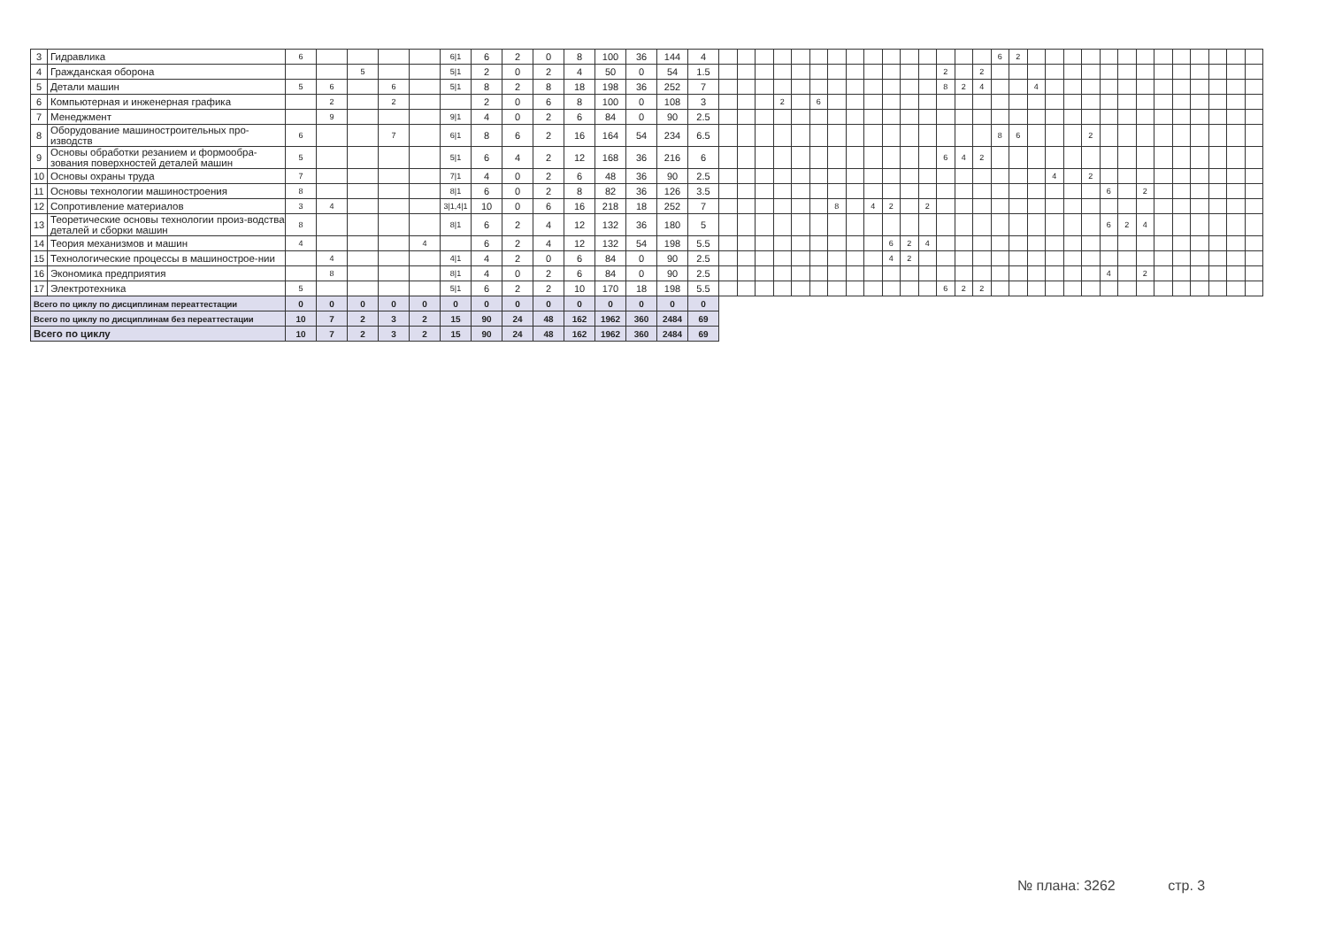| 3 | Гидравлика | 6 | | | | | 6/1 | 6 | 2 | 0 | 8 | 100 | 36 | 144 | 4 | | | | | | | | | | | | | | | | 6 | 2 | | | | | | | | | | | | | |
| 4 | Гражданская оборона | | | 5 | | | 5/1 | 2 | 0 | 2 | 4 | 50 | 0 | 54 | 1.5 | | | | | | | | | | | | | 2 | | 2 | | | | | | | | | | | | | | | |
| 5 | Детали машин | 5 | 6 | | 6 | | 5/1 | 8 | 2 | 8 | 18 | 198 | 36 | 252 | 7 | | | | | | | | | | | | | 8 | 2 | 4 | | | 4 | | | | | | | | | | | | |
| 6 | Компьютерная и инженерная графика | | 2 | | 2 | | | 2 | 0 | 6 | 8 | 100 | 0 | 108 | 3 | | | | 2 | | 6 | | | | | | | | | | | | | | | | | | | | | | | | |
| 7 | Менеджмент | | 9 | | | | 9/1 | 4 | 0 | 2 | 6 | 84 | 0 | 90 | 2.5 | | | | | | | | | | | | | | | | | | | | | | | | | | | | | | |
| 8 | Оборудование машиностроительных про-изводств | 6 | | | 7 | | 6/1 | 8 | 6 | 2 | 16 | 164 | 54 | 234 | 6.5 | | | | | | | | | | | | | | | | 8 | 6 | | | | 2 | | | | | | | | | |
| 9 | Основы обработки резанием и формообра-зования поверхностей деталей машин | 5 | | | | | 5/1 | 6 | 4 | 2 | 12 | 168 | 36 | 216 | 6 | | | | | | | | | | | | | 6 | 4 | 2 | | | | | | | | | | | | | | | |
| 10 | Основы охраны труда | 7 | | | | | 7/1 | 4 | 0 | 2 | 6 | 48 | 36 | 90 | 2.5 | | | | | | | | | | | | | | | | | | | 4 | | 2 | | | | | | | | | |
| 11 | Основы технологии машиностроения | 8 | | | | | 8/1 | 6 | 0 | 2 | 8 | 82 | 36 | 126 | 3.5 | | | | | | | | | | | | | | | | | | | | | | 6 | | 2 | | | | | | |
| 12 | Сопротивление материалов | 3 | 4 | | | | 3/1,4/1 | 10 | 0 | 6 | 16 | 218 | 18 | 252 | 7 | | | | | | | 8 | | 4 | 2 | | 2 | | | | | | | | | | | | | | | | | | |
| 13 | Теоретические основы технологии произ-водства деталей и сборки машин | 8 | | | | | 8/1 | 6 | 2 | 4 | 12 | 132 | 36 | 180 | 5 | | | | | | | | | | | | | | | | | | | | | | 6 | 2 | 4 | | | | | | |
| 14 | Теория механизмов и машин | 4 | | | | 4 | | 6 | 2 | 4 | 12 | 132 | 54 | 198 | 5.5 | | | | | | | | | | 6 | 2 | 4 | | | | | | | | | | | | | | | | | | |
| 15 | Технологические процессы в машинострое-нии | | 4 | | | | 4/1 | 4 | 2 | 0 | 6 | 84 | 0 | 90 | 2.5 | | | | | | | | | | 4 | 2 | | | | | | | | | | | | | | | | | | | |
| 16 | Экономика предприятия | | 8 | | | | 8/1 | 4 | 0 | 2 | 6 | 84 | 0 | 90 | 2.5 | | | | | | | | | | | | | | | | | | | | | | 4 | | 2 | | | | | | |
| 17 | Электротехника | 5 | | | | | 5/1 | 6 | 2 | 2 | 10 | 170 | 18 | 198 | 5.5 | | | | | | | | | | | | | 6 | 2 | 2 | | | | | | | | | | | | | | | |
| Всего по циклу по дисциплинам переаттестации | | 0 | 0 | 0 | 0 | 0 | 0 | 0 | 0 | 0 | 0 | 0 | 0 | 0 | 0 | | | | | | | | | | | | | | | | | | | | | | | | | | | | | | |
| Всего по циклу по дисциплинам без переаттестации | | 10 | 7 | 2 | 3 | 2 | 15 | 90 | 24 | 48 | 162 | 1962 | 360 | 2484 | 69 | | | | | | | | | | | | | | | | | | | | | | | | | | | | | | |
| Всего по циклу | | 10 | 7 | 2 | 3 | 2 | 15 | 90 | 24 | 48 | 162 | 1962 | 360 | 2484 | 69 | | | | | | | | | | | | | | | | | | | | | | | | | | | | | | |
№ плана: 3262 стр. 3